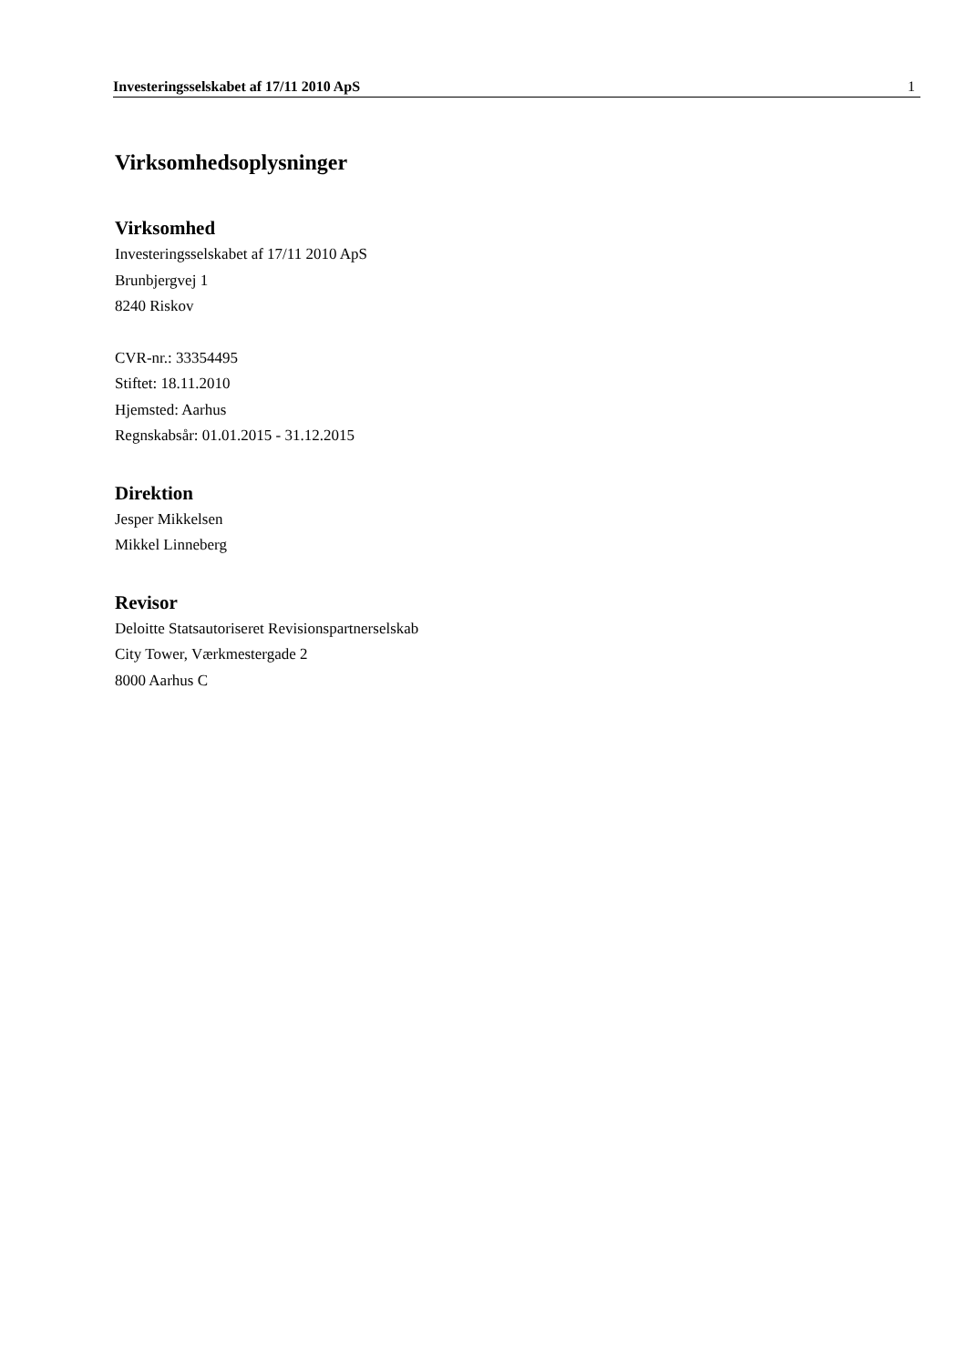Investeringsselskabet af 17/11 2010 ApS 1
Virksomhedsoplysninger
Virksomhed
Investeringsselskabet af 17/11 2010 ApS
Brunbjergvej 1
8240 Riskov
CVR-nr.: 33354495
Stiftet: 18.11.2010
Hjemsted: Aarhus
Regnskabsår: 01.01.2015 - 31.12.2015
Direktion
Jesper Mikkelsen
Mikkel Linneberg
Revisor
Deloitte Statsautoriseret Revisionspartnerselskab
City Tower, Værkmestergade 2
8000 Aarhus C